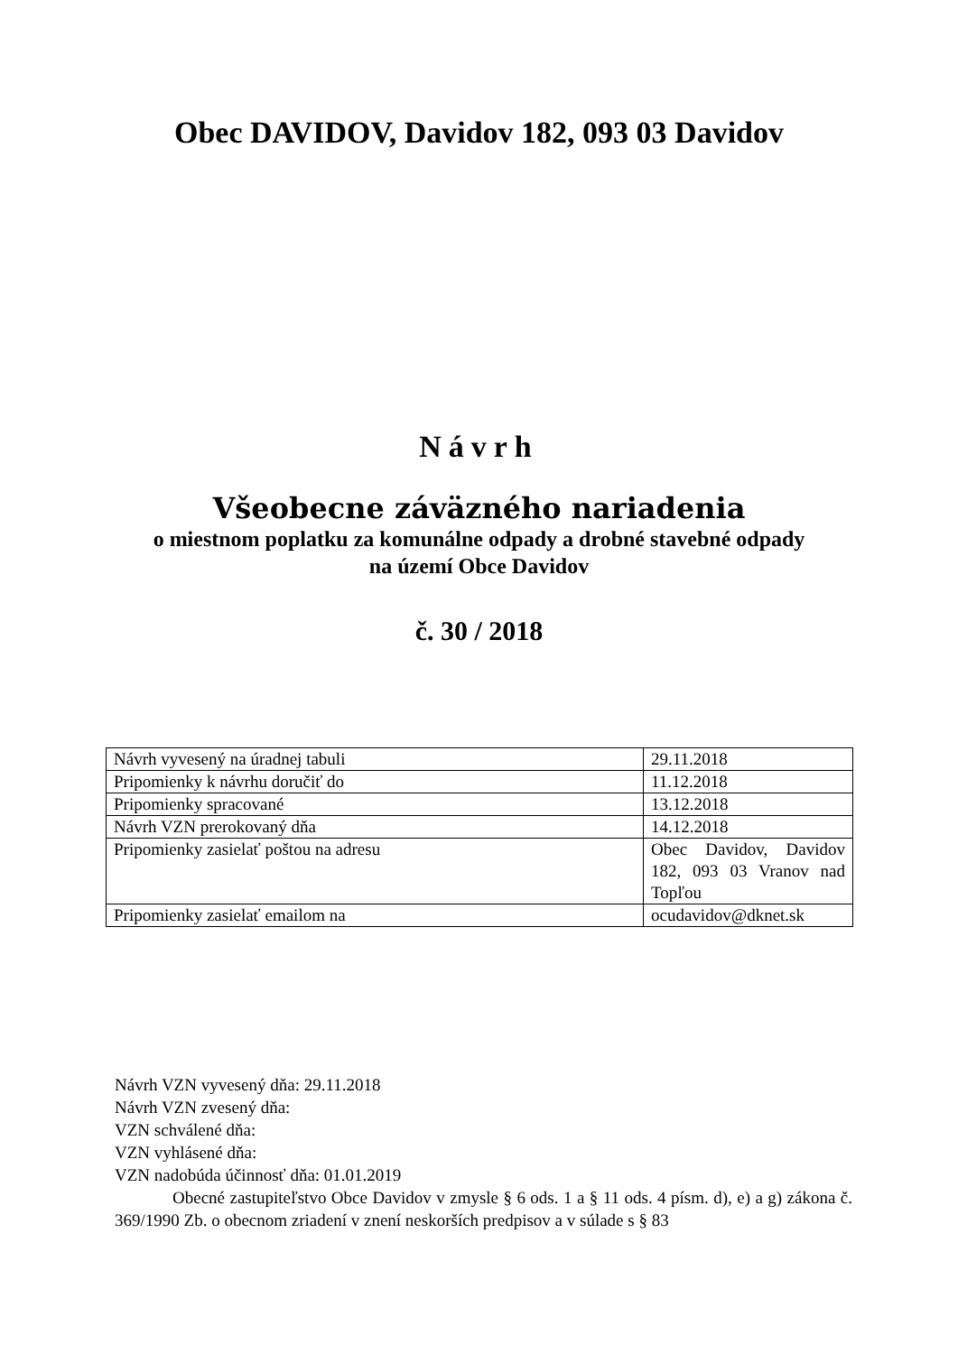Obec DAVIDOV, Davidov 182, 093 03 Davidov
Návrh
Všeobecne záväzného nariadenia
o miestnom poplatku za komunálne odpady a drobné stavebné odpady
na území Obce Davidov
č. 30 / 2018
| Návrh vyvesený na úradnej tabuli | 29.11.2018 |
| Pripomienky k návrhu doručiť do | 11.12.2018 |
| Pripomienky spracované | 13.12.2018 |
| Návrh VZN prerokovaný dňa | 14.12.2018 |
| Pripomienky zasielať poštou na adresu | Obec Davidov, Davidov 182, 093 03 Vranov nad Topľou |
| Pripomienky zasielať emailom na | ocudavidov@dknet.sk |
Návrh VZN vyvesený dňa: 29.11.2018
Návrh VZN zvesený dňa:
VZN schválené dňa:
VZN vyhlásené dňa:
VZN nadobúda účinnosť dňa: 01.01.2019
Obecné zastupiteľstvo Obce Davidov v zmysle § 6 ods. 1 a § 11 ods. 4 písm. d), e) a g) zákona č. 369/1990 Zb. o obecnom zriadení v znení neskorších predpisov a v súlade s § 83